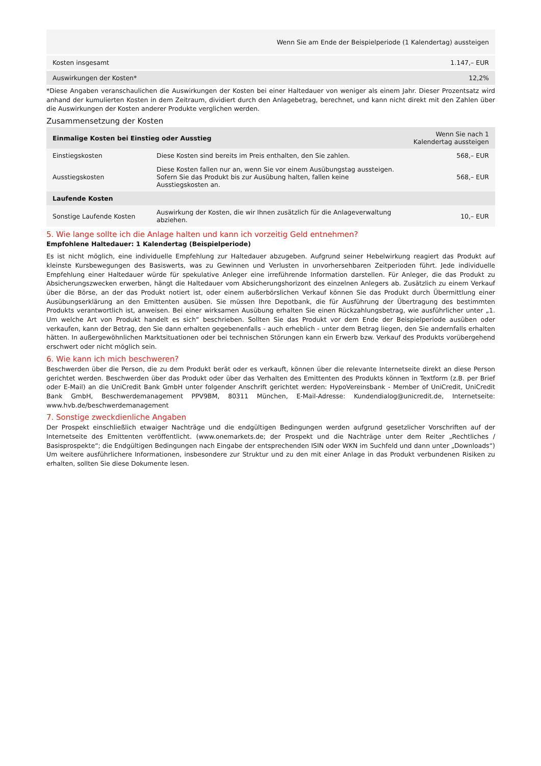| | Wenn Sie am Ende der Beispielperiode (1 Kalendertag) aussteigen |
| --- | --- |
| Kosten insgesamt | 1.147,– EUR |
| Auswirkungen der Kosten* | 12,2% |
*Diese Angaben veranschaulichen die Auswirkungen der Kosten bei einer Haltedauer von weniger als einem Jahr. Dieser Prozentsatz wird anhand der kumulierten Kosten in dem Zeitraum, dividiert durch den Anlagebetrag, berechnet, und kann nicht direkt mit den Zahlen über die Auswirkungen der Kosten anderer Produkte verglichen werden.
Zusammensetzung der Kosten
| Einmalige Kosten bei Einstieg oder Ausstieg | | Wenn Sie nach 1 Kalendertag aussteigen |
| --- | --- | --- |
| Einstiegskosten | Diese Kosten sind bereits im Preis enthalten, den Sie zahlen. | 568,– EUR |
| Ausstiegskosten | Diese Kosten fallen nur an, wenn Sie vor einem Ausübungstag aussteigen. Sofern Sie das Produkt bis zur Ausübung halten, fallen keine Ausstiegskosten an. | 568,– EUR |
| Laufende Kosten | | |
| Sonstige Laufende Kosten | Auswirkung der Kosten, die wir Ihnen zusätzlich für die Anlageverwaltung abziehen. | 10,– EUR |
5. Wie lange sollte ich die Anlage halten und kann ich vorzeitig Geld entnehmen?
Empfohlene Haltedauer: 1 Kalendertag (Beispielperiode)
Es ist nicht möglich, eine individuelle Empfehlung zur Haltedauer abzugeben. Aufgrund seiner Hebelwirkung reagiert das Produkt auf kleinste Kursbewegungen des Basiswerts, was zu Gewinnen und Verlusten in unvorhersehbaren Zeitperioden führt. Jede individuelle Empfehlung einer Haltedauer würde für spekulative Anleger eine irreführende Information darstellen. Für Anleger, die das Produkt zu Absicherungszwecken erwerben, hängt die Haltedauer vom Absicherungshorizont des einzelnen Anlegers ab. Zusätzlich zu einem Verkauf über die Börse, an der das Produkt notiert ist, oder einem außerbörslichen Verkauf können Sie das Produkt durch Übermittlung einer Ausübungserklärung an den Emittenten ausüben. Sie müssen Ihre Depotbank, die für Ausführung der Übertragung des bestimmten Produkts verantwortlich ist, anweisen. Bei einer wirksamen Ausübung erhalten Sie einen Rückzahlungsbetrag, wie ausführlicher unter „1. Um welche Art von Produkt handelt es sich“ beschrieben. Sollten Sie das Produkt vor dem Ende der Beispielperiode ausüben oder verkaufen, kann der Betrag, den Sie dann erhalten gegebenenfalls - auch erheblich - unter dem Betrag liegen, den Sie andernfalls erhalten hätten. In außergewöhnlichen Marktsituationen oder bei technischen Störungen kann ein Erwerb bzw. Verkauf des Produkts vorübergehend erschwert oder nicht möglich sein.
6. Wie kann ich mich beschweren?
Beschwerden über die Person, die zu dem Produkt berät oder es verkauft, können über die relevante Internetseite direkt an diese Person gerichtet werden. Beschwerden über das Produkt oder über das Verhalten des Emittenten des Produkts können in Textform (z.B. per Brief oder E-Mail) an die UniCredit Bank GmbH unter folgender Anschrift gerichtet werden: HypoVereinsbank - Member of UniCredit, UniCredit Bank GmbH, Beschwerdemanagement PPV9BM, 80311 München, E-Mail-Adresse: Kundendialog@unicredit.de, Internetseite: www.hvb.de/beschwerdemanagement
7. Sonstige zweckdienliche Angaben
Der Prospekt einschließlich etwaiger Nachträge und die endgültigen Bedingungen werden aufgrund gesetzlicher Vorschriften auf der Internetseite des Emittenten veröffentlicht. (www.onemarkets.de; der Prospekt und die Nachträge unter dem Reiter „Rechtliches / Basisprospekte“; die Endgültigen Bedingungen nach Eingabe der entsprechenden ISIN oder WKN im Suchfeld und dann unter „Downloads“) Um weitere ausführlichere Informationen, insbesondere zur Struktur und zu den mit einer Anlage in das Produkt verbundenen Risiken zu erhalten, sollten Sie diese Dokumente lesen.